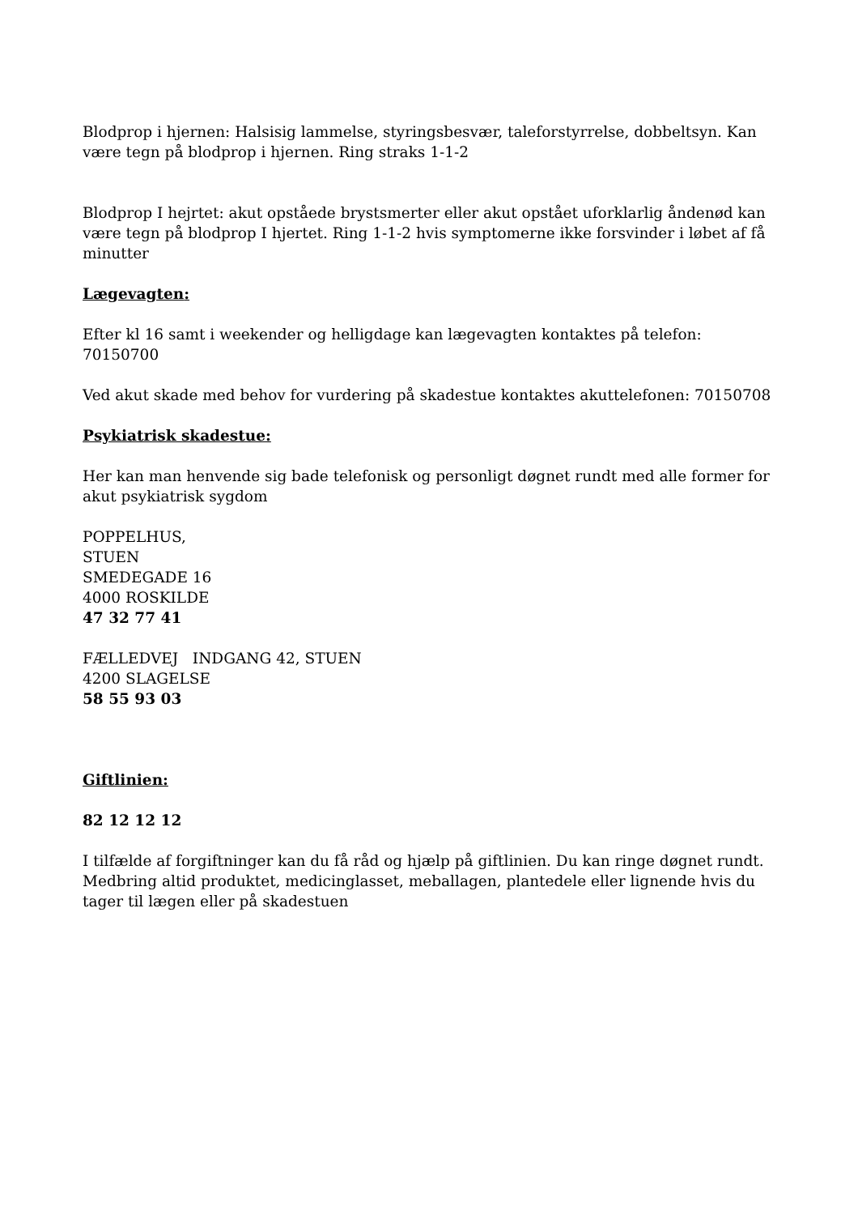Blodprop i hjernen: Halsisig lammelse, styringsbesvær, taleforstyrrelse, dobbeltsyn. Kan være tegn på blodprop i hjernen. Ring straks 1-1-2
Blodprop I hejrtet: akut opståede brystsmerter eller akut opstået uforklarlig åndenød kan være tegn på blodprop I hjertet. Ring 1-1-2 hvis symptomerne ikke forsvinder i løbet af få minutter
Lægevagten:
Efter kl 16 samt i weekender og helligdage kan lægevagten kontaktes på telefon: 70150700
Ved akut skade med behov for vurdering på skadestue kontaktes akuttelefonen: 70150708
Psykiatrisk skadestue:
Her kan man henvende sig bade telefonisk og personligt døgnet rundt med alle former for akut psykiatrisk sygdom
POPPELHUS,
STUEN
SMEDEGADE 16
4000 ROSKILDE
47 32 77 41
FÆLLEDVEJ INDGANG 42, STUEN
4200 SLAGELSE
58 55 93 03
Giftlinien:
82 12 12 12
I tilfælde af forgiftninger kan du få råd og hjælp på giftlinien. Du kan ringe døgnet rundt. Medbring altid produktet, medicinglasset, meballagen, plantedele eller lignende hvis du tager til lægen eller på skadestuen